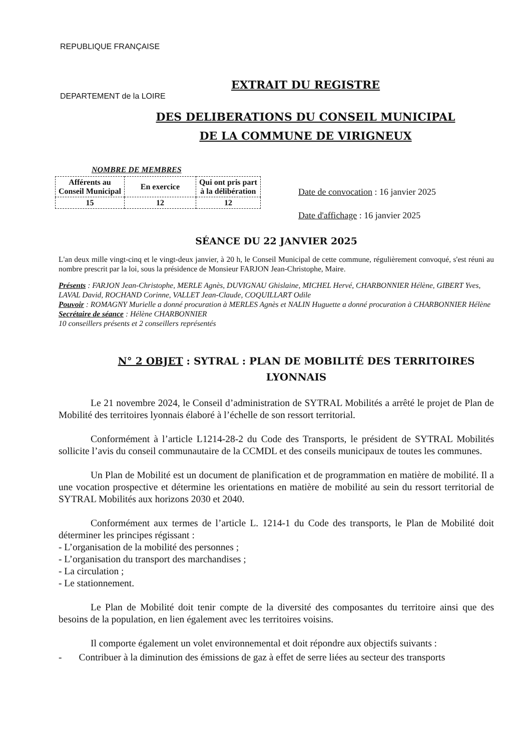REPUBLIQUE FRANÇAISE
EXTRAIT DU REGISTRE
DES DELIBERATIONS DU CONSEIL MUNICIPAL
DE LA COMMUNE DE VIRIGNEUX
DEPARTEMENT de la LOIRE
NOMBRE DE MEMBRES
| Afférents au Conseil Municipal | En exercice | Qui ont pris part à la délibération |
| 15 | 12 | 12 |
Date de convocation : 16 janvier 2025
Date d'affichage : 16 janvier 2025
SÉANCE DU 22 JANVIER 2025
L'an deux mille vingt-cinq et le vingt-deux janvier, à 20 h, le Conseil Municipal de cette commune, régulièrement convoqué, s'est réuni au nombre prescrit par la loi, sous la présidence de Monsieur FARJON Jean-Christophe, Maire.
Présents : FARJON Jean-Christophe, MERLE Agnès, DUVIGNAU Ghislaine, MICHEL Hervé, CHARBONNIER Hélène, GIBERT Yves, LAVAL David, ROCHAND Corinne, VALLET Jean-Claude, COQUILLART Odile
Pouvoir : ROMAGNY Murielle a donné procuration à MERLES Agnès et NALIN Huguette a donné procuration à CHARBONNIER Hélène
Secrétaire de séance : Hélène CHARBONNIER
10 conseillers présents et 2 conseillers représentés
N° 2 OBJET : SYTRAL : PLAN DE MOBILITÉ DES TERRITOIRES LYONNAIS
Le 21 novembre 2024, le Conseil d’administration de SYTRAL Mobilités a arrêté le projet de Plan de Mobilité des territoires lyonnais élaboré à l’échelle de son ressort territorial.
Conformément à l’article L1214-28-2 du Code des Transports, le président de SYTRAL Mobilités sollicite l’avis du conseil communautaire de la CCMDL et des conseils municipaux de toutes les communes.
Un Plan de Mobilité est un document de planification et de programmation en matière de mobilité. Il a une vocation prospective et détermine les orientations en matière de mobilité au sein du ressort territorial de SYTRAL Mobilités aux horizons 2030 et 2040.
Conformément aux termes de l’article L. 1214-1 du Code des transports, le Plan de Mobilité doit déterminer les principes régissant :
- L’organisation de la mobilité des personnes ;
- L’organisation du transport des marchandises ;
- La circulation ;
- Le stationnement.
Le Plan de Mobilité doit tenir compte de la diversité des composantes du territoire ainsi que des besoins de la population, en lien également avec les territoires voisins.
Il comporte également un volet environnemental et doit répondre aux objectifs suivants :
- Contribuer à la diminution des émissions de gaz à effet de serre liées au secteur des transports